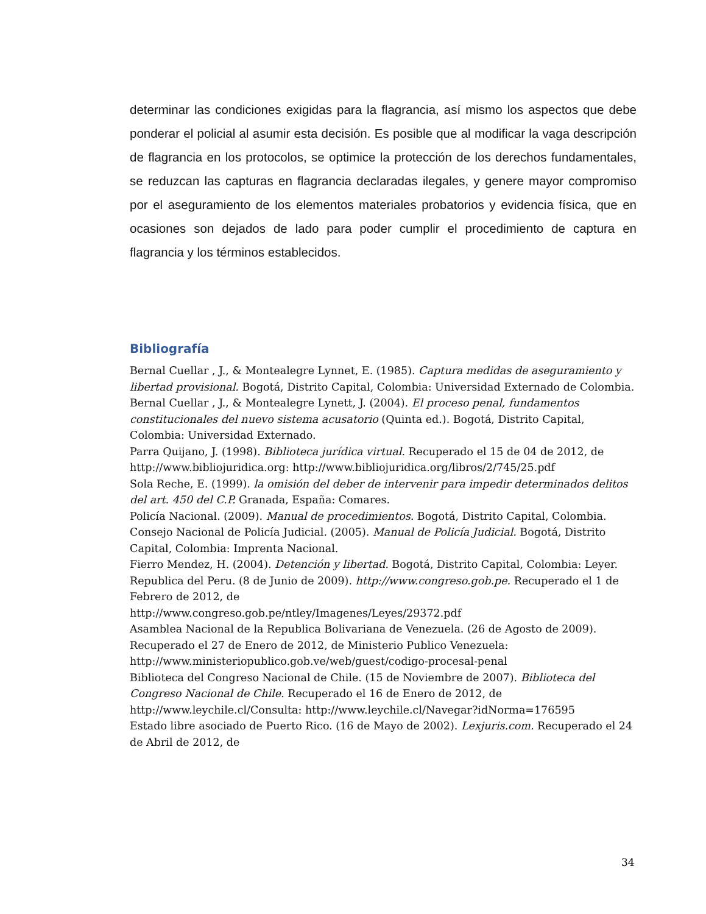determinar las condiciones exigidas para la flagrancia, así mismo los aspectos que debe ponderar el policial al asumir esta decisión. Es posible que al modificar la vaga descripción de flagrancia en los protocolos, se optimice la protección de los derechos fundamentales, se reduzcan las capturas en flagrancia declaradas ilegales, y genere mayor compromiso por el aseguramiento de los elementos materiales probatorios y evidencia física, que en ocasiones son dejados de lado para poder cumplir el procedimiento de captura en flagrancia y los términos establecidos.
Bibliografía
Bernal Cuellar , J., & Montealegre Lynnet, E. (1985). Captura medidas de aseguramiento y libertad provisional. Bogotá, Distrito Capital, Colombia: Universidad Externado de Colombia.
Bernal Cuellar , J., & Montealegre Lynett, J. (2004). El proceso penal, fundamentos constitucionales del nuevo sistema acusatorio (Quinta ed.). Bogotá, Distrito Capital, Colombia: Universidad Externado.
Parra Quijano, J. (1998). Biblioteca jurídica virtual. Recuperado el 15 de 04 de 2012, de http://www.bibliojuridica.org: http://www.bibliojuridica.org/libros/2/745/25.pdf
Sola Reche, E. (1999). la omisión del deber de intervenir para impedir determinados delitos del art. 450 del C.P. Granada, España: Comares.
Policía Nacional. (2009). Manual de procedimientos. Bogotá, Distrito Capital, Colombia.
Consejo Nacional de Policía Judicial. (2005). Manual de Policía Judicial. Bogotá, Distrito Capital, Colombia: Imprenta Nacional.
Fierro Mendez, H. (2004). Detención y libertad. Bogotá, Distrito Capital, Colombia: Leyer.
Republica del Peru. (8 de Junio de 2009). http://www.congreso.gob.pe. Recuperado el 1 de Febrero de 2012, de
http://www.congreso.gob.pe/ntley/Imagenes/Leyes/29372.pdf
Asamblea Nacional de la Republica Bolivariana de Venezuela. (26 de Agosto de 2009). Recuperado el 27 de Enero de 2012, de Ministerio Publico Venezuela:
http://www.ministeriopublico.gob.ve/web/guest/codigo-procesal-penal
Biblioteca del Congreso Nacional de Chile. (15 de Noviembre de 2007). Biblioteca del Congreso Nacional de Chile. Recuperado el 16 de Enero de 2012, de
http://www.leychile.cl/Consulta: http://www.leychile.cl/Navegar?idNorma=176595
Estado libre asociado de Puerto Rico. (16 de Mayo de 2002). Lexjuris.com. Recuperado el 24 de Abril de 2012, de
34